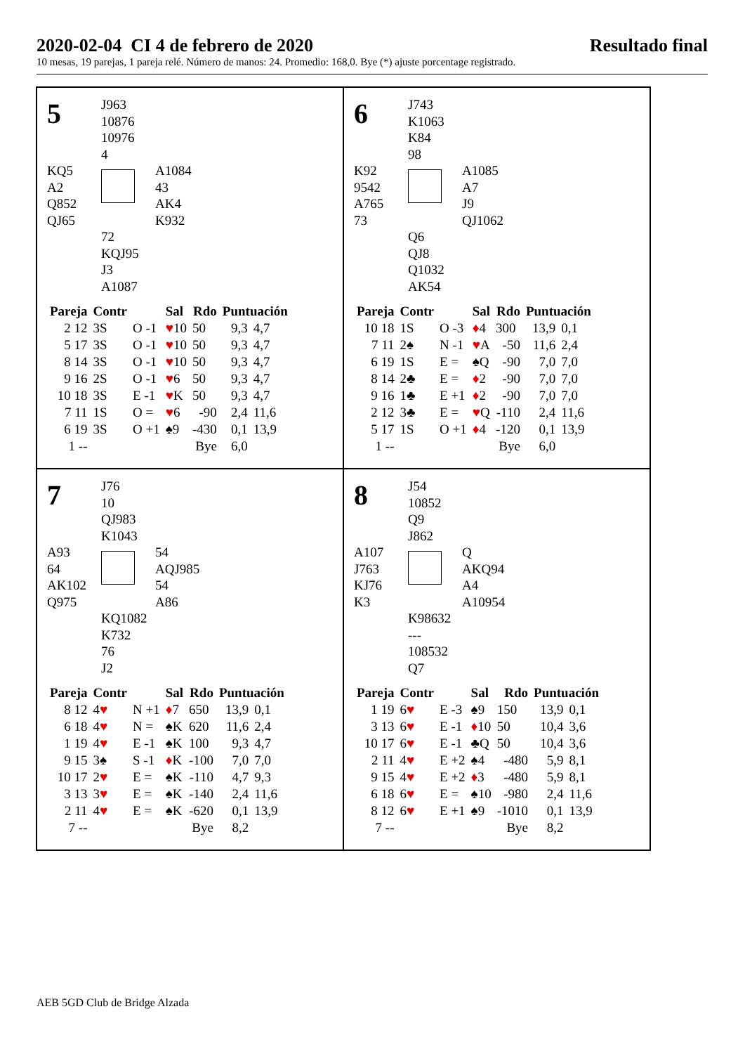2020-02-04 CI 4 de febrero de 2020 Resultado final
10 mesas, 19 parejas, 1 pareja relé. Número de manos: 24. Promedio: 168,0. Bye (*) ajuste porcentage registrado.
5
J963
10876
10976
4
KQ5
A2
Q852
QJ65
A1084
43
AK4
K932
72
KQJ95
J3
A1087
| Pareja | Contr | | Sal | Rdo | Puntuación | |
| --- | --- | --- | --- | --- | --- | --- |
| 2 12 | 3S | O -1 | ♥ 10 | 50 | 9,3 | 4,7 |
| 5 17 | 3S | O -1 | ♥ 10 | 50 | 9,3 | 4,7 |
| 8 14 | 3S | O -1 | ♥ 10 | 50 | 9,3 | 4,7 |
| 9 16 | 2S | O -1 | ♥ 6 | 50 | 9,3 | 4,7 |
| 10 18 | 3S | E -1 | ♥ K | 50 | 9,3 | 4,7 |
| 7 11 | 1S | O = | ♥ 6 | -90 | 2,4 | 11,6 |
| 6 19 | 3S | O +1 | ♠9 | -430 | 0,1 | 13,9 |
| 1 -- | | | | Bye | 6,0 | |
6
J743
K1063
K84
98
K92
9542
A765
73
A1085
A7
J9
QJ1062
Q6
QJ8
Q1032
AK54
| Pareja | Contr | | Sal | Rdo | Puntuación | |
| --- | --- | --- | --- | --- | --- | --- |
| 10 18 | 1S | O -3 | ♦ 4 | 300 | 13,9 | 0,1 |
| 7 11 | 2♠ | N -1 | ♥ A | -50 | 11,6 | 2,4 |
| 6 19 | 1S | E = | ♠Q | -90 | 7,0 | 7,0 |
| 8 14 | 2♣ | E = | ♦ 2 | -90 | 7,0 | 7,0 |
| 9 16 | 1♣ | E +1 | ♦ 2 | -90 | 7,0 | 7,0 |
| 2 12 | 3♣ | E = | ♥ Q | -110 | 2,4 | 11,6 |
| 5 17 | 1S | O +1 | ♦ 4 | -120 | 0,1 | 13,9 |
| 1 -- | | | | Bye | 6,0 | |
7
J76
10
QJ983
K1043
A93
64
AK102
Q975
54
AQJ985
54
A86
KQ1082
K732
76
J2
| Pareja | Contr | | Sal | Rdo | Puntuación | |
| --- | --- | --- | --- | --- | --- | --- |
| 8 12 | 4 ♥ | N +1 | ♦ 7 | 650 | 13,9 | 0,1 |
| 6 18 | 4 ♥ | N = | ♠K | 620 | 11,6 | 2,4 |
| 1 19 | 4 ♥ | E -1 | ♠K | 100 | 9,3 | 4,7 |
| 9 15 | 3♠ | S -1 | ♦ K | -100 | 7,0 | 7,0 |
| 10 17 | 2 ♥ | E = | ♠K | -110 | 4,7 | 9,3 |
| 3 13 | 3 ♥ | E = | ♠K | -140 | 2,4 | 11,6 |
| 2 11 | 4 ♥ | E = | ♠K | -620 | 0,1 | 13,9 |
| 7 -- | | | | Bye | 8,2 | |
8
J54
10852
Q9
J862
A107
J763
KJ76
K3
Q
AKQ94
A4
A10954
K98632
---
108532
Q7
| Pareja | Contr | | Sal | Rdo | Puntuación | |
| --- | --- | --- | --- | --- | --- | --- |
| 1 19 | 6 ♥ | E -3 | ♠9 | 150 | 13,9 | 0,1 |
| 3 13 | 6 ♥ | E -1 | ♦ 10 | 50 | 10,4 | 3,6 |
| 10 17 | 6 ♥ | E -1 | ♣Q | 50 | 10,4 | 3,6 |
| 2 11 | 4 ♥ | E +2 | ♠4 | -480 | 5,9 | 8,1 |
| 9 15 | 4 ♥ | E +2 | ♦ 3 | -480 | 5,9 | 8,1 |
| 6 18 | 6 ♥ | E = | ♠10 | -980 | 2,4 | 11,6 |
| 8 12 | 6 ♥ | E +1 | ♠9 | -1010 | 0,1 | 13,9 |
| 7 -- | | | | Bye | 8,2 | |
AEB 5GD Club de Bridge Alzada